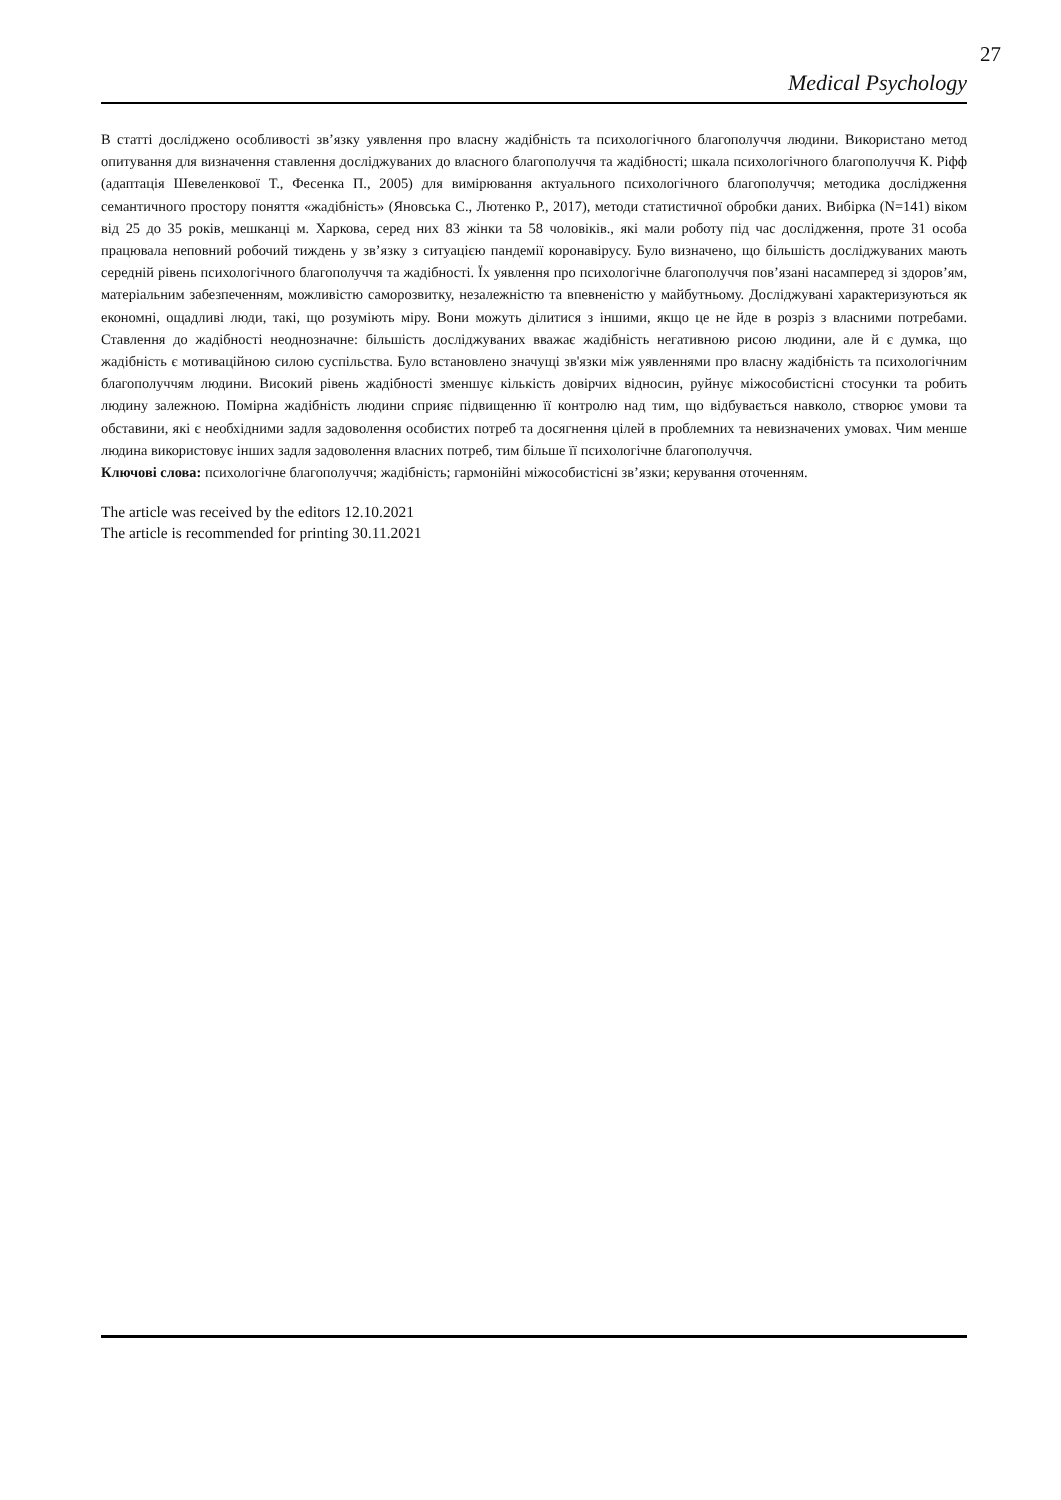27
Medical Psychology
В статті досліджено особливості зв’язку уявлення про власну жадібність та психологічного благополуччя людини. Використано метод опитування для визначення ставлення досліджуваних до власного благополуччя та жадібності; шкала психологічного благополуччя К. Ріфф (адаптація Шевеленкової Т., Фесенка П., 2005) для вимірювання актуального психологічного благополуччя; методика дослідження семантичного простору поняття «жадібність» (Яновська С., Лютенко Р., 2017), методи статистичної обробки даних. Вибірка (N=141) віком від 25 до 35 років, мешканці м. Харкова, серед них 83 жінки та 58 чоловіків., які мали роботу під час дослідження, проте 31 особа працювала неповний робочий тиждень у зв’язку з ситуацією пандемії коронавірусу. Було визначено, що більшість досліджуваних мають середній рівень психологічного благополуччя та жадібності. Їх уявлення про психологічне благополуччя пов’язані насамперед зі здоров’ям, матеріальним забезпеченням, можливістю саморозвитку, незалежністю та впевненістю у майбутньому. Досліджувані характеризуються як економні, ощадливі люди, такі, що розуміють міру. Вони можуть ділитися з іншими, якщо це не йде в розріз з власними потребами. Ставлення до жадібності неоднозначне: більшість досліджуваних вважає жадібність негативною рисою людини, але й є думка, що жадібність є мотиваційною силою суспільства. Було встановлено значущі зв'язки між уявленнями про власну жадібність та психологічним благополуччям людини. Високий рівень жадібності зменшує кількість довірчих відносин, руйнує міжособистісні стосунки та робить людину залежною. Помірна жадібність людини сприяє підвищенню її контролю над тим, що відбувається навколо, створює умови та обставини, які є необхідними задля задоволення особистих потреб та досягнення цілей в проблемних та невизначених умовах. Чим менше людина використовує інших задля задоволення власних потреб, тим більше її психологічне благополуччя.
Ключові слова: психологічне благополуччя; жадібність; гармонійні міжособистісні зв’язки; керування оточенням.
The article was received by the editors 12.10.2021
The article is recommended for printing 30.11.2021